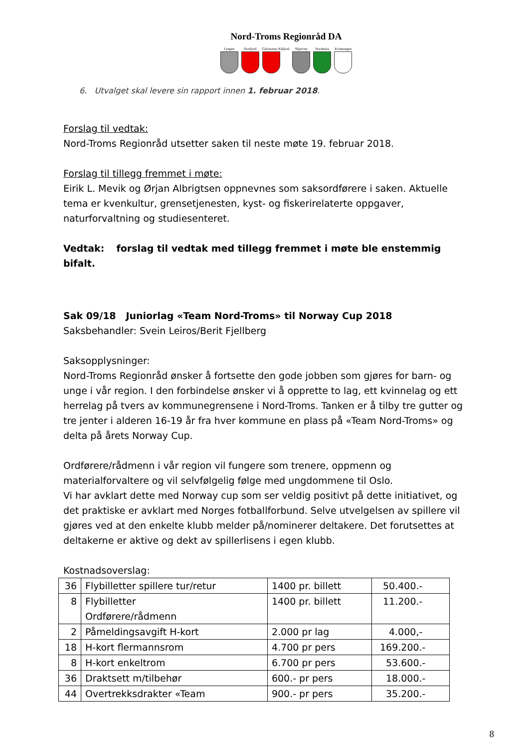Nord-Troms Regionråd DA
Lyngen Storfjord Gáivuotna/ Kåfjord Skjervøy Nordreisa Kvænangen
6. Utvalget skal levere sin rapport innen 1. februar 2018.
Forslag til vedtak:
Nord-Troms Regionråd utsetter saken til neste møte 19. februar 2018.
Forslag til tillegg fremmet i møte:
Eirik L. Mevik og Ørjan Albrigtsen oppnevnes som saksordførere i saken. Aktuelle tema er kvenkultur, grensetjenesten, kyst- og fiskerirelaterte oppgaver, naturforvaltning og studiesenteret.
Vedtak: forslag til vedtak med tillegg fremmet i møte ble enstemmig bifalt.
Sak 09/18 Juniorlag «Team Nord-Troms» til Norway Cup 2018
Saksbehandler: Svein Leiros/Berit Fjellberg
Saksopplysninger:
Nord-Troms Regionråd ønsker å fortsette den gode jobben som gjøres for barn- og unge i vår region. I den forbindelse ønsker vi å opprette to lag, ett kvinnelag og ett herrelag på tvers av kommunegrensene i Nord-Troms. Tanken er å tilby tre gutter og tre jenter i alderen 16-19 år fra hver kommune en plass på «Team Nord-Troms» og delta på årets Norway Cup.
Ordførere/rådmenn i vår region vil fungere som trenere, oppmenn og materialforvaltere og vil selvfølgelig følge med ungdommene til Oslo.
Vi har avklart dette med Norway cup som ser veldig positivt på dette initiativet, og det praktiske er avklart med Norges fotballforbund. Selve utvelgelsen av spillere vil gjøres ved at den enkelte klubb melder på/nominerer deltakere. Det forutsettes at deltakerne er aktive og dekt av spillerlisens i egen klubb.
Kostnadsoverslag:
| 36 | Flybilletter spillere tur/retur | 1400 pr. billett | 50.400.- |
| 8 | Flybilletter Ordførere/rådmenn | 1400 pr. billett | 11.200.- |
| 2 | Påmeldingsavgift H-kort | 2.000 pr lag | 4.000,- |
| 18 | H-kort flermannsrom | 4.700 pr pers | 169.200.- |
| 8 | H-kort enkeltrom | 6.700 pr pers | 53.600.- |
| 36 | Draktsett m/tilbehør | 600.- pr pers | 18.000.- |
| 44 | Overtrekksdrakter «Team | 900.- pr pers | 35.200.- |
8